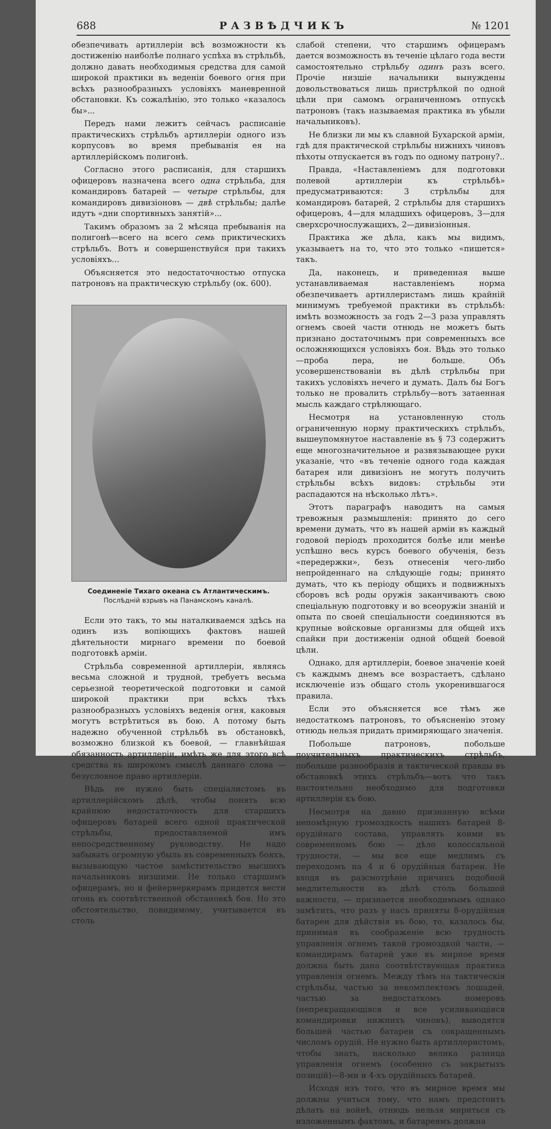688 РАЗВѢДЧИКЪ № 1201
обезпечивать артиллеріи всѣ возможности къ достиженію наиболѣе полнаго успѣха въ стрѣльбѣ, должно давать необходимыя средства для самой широкой практики въ веденіи боевого огня при всѣхъ разнообразныхъ условіяхъ маневренной обстановки. Къ сожалѣнію, это только «казалось бы»...
Передъ нами лежитъ сейчасъ расписаніе практическихъ стрѣльбъ артиллеріи одного изъ корпусовъ во время пребыванія ея на артиллерійскомъ полигонѣ.
Согласно этого расписанія, для старшихъ офицеровъ назначена всего одна стрѣльба, для командировъ батарей — четыре стрѣльбы, для командировъ дивизіоновъ — двѣ стрѣльбы; далѣе идутъ «дни спортивныхъ занятій»...
Такимъ образомъ за 2 мѣсяца пребыванія на полигонѣ—всего на всего семь приктическихъ стрѣльбъ. Вотъ и совершенствуйся при такихъ условіяхъ...
Объясняется это недостаточностью отпуска патроновъ на практическую стрѣльбу (ок. 600).
Соединеніе Тихаго океана съ Атлантическимъ. Послѣдній взрывъ на Панамскомъ каналѣ.
Если это такъ, то мы наталкиваемся здѣсь на одинъ изъ вопіющихъ фактовъ нашей дѣятельности мирнаго времени по боевой подготовкѣ арміи.
Стрѣльба современной артиллеріи, являясь весьма сложной и трудной, требуетъ весьма серьезной теоретической подготовки и самой широкой практики при всѣхъ тѣхъ разнообразныхъ условіяхъ веденія огня, каковыя могутъ встрѣтиться въ бою. А потому быть надежно обученной стрѣльбѣ въ обстановкѣ, возможно близкой къ боевой, — главнѣйшая обязанность артиллеріи, имѣть же для этого всѣ средства въ широкомъ смыслѣ даннаго слова — безусловное право артиллеріи.
Вѣдь не нужно быть спеціалистомъ въ артиллерійскомъ дѣлѣ, чтобы понять всю крайнюю недостаточность для старшихъ офицеровъ батарей всего одной практической стрѣльбы, предоставляемой имъ непосредственному руководству. Не надо забывать огромную убыль въ современныхъ бояхъ, вызывающую частое замѣстительство высшихъ начальниковъ низшими. Не только старшимъ офицерамъ, но и фейерверкерамъ придется вести огонь въ соотвѣтственной обстановкѣ боя. Но это обстоятельство, повидимому, учитывается въ столь
слабой степени, что старшимъ офицерамъ дается возможность въ теченіе цѣлаго года вести самостоятельно стрѣльбу одинъ разъ всего. Прочіе низшіе начальники вынуждены довольствоваться лишь пристрѣлкой по одной цѣли при самомъ ограниченномъ отпускѣ патроновъ (такъ называемая практика въ убыли начальниковъ).
Не близки ли мы къ славной Бухарской арміи, гдѣ для практической стрѣльбы нижнихъ чиновъ пѣхоты отпускается въ годъ по одному патрону?..
Правда, «Наставленіемъ для подготовки полевой артиллеріи къ стрѣльбѣ» предусматриваются: 3 стрѣльбы для командировъ батарей, 2 стрѣльбы для старшихъ офицеровъ, 4—для младшихъ офицеровъ, 3—для сверхсрочнослужащихъ, 2—дивизіонныя.
Практика же дѣла, какъ мы видимъ, указываетъ на то, что это только «пишется» такъ.
Да, наконецъ, и приведенная выше устанавливаемая наставленіемъ норма обезпечиваетъ артиллеристамъ лишь крайній минимумъ требуемой практики въ стрѣльбѣ: имѣть возможность за годъ 2—3 раза управлять огнемъ своей части отнюдь не можетъ быть признано достаточнымъ при современныхъ все осложняющихся условіяхъ боя. Вѣдь это только—проба пера, не больше. Объ усовершенствованіи въ дѣлѣ стрѣльбы при такихъ условіяхъ нечего и думать. Далъ бы Богъ только не провалить стрѣльбу—вотъ затаенная мысль каждаго стрѣляющаго.
Несмотря на установленную столь ограниченную норму практическихъ стрѣльбъ, вышеупомянутое наставленіе въ § 73 содержитъ еще многозначительное и развязывающее руки указаніе, что «въ теченіе одного года каждая батарея или дивизіонъ не могутъ получить стрѣльбы всѣхъ видовъ: стрѣльбы эти распадаются на нѣсколько лѣтъ».
Этотъ параграфъ наводитъ на самыя тревожныя размышленія: принято до сего времени думать, что въ нашей арміи въ каждый годовой періодъ проходится болѣе или менѣе успѣшно весь курсъ боевого обученія, безъ «передержки», безъ отнесенія чего-либо непройденнаго на слѣдующіе годы; принято думать, что къ періоду общихъ и подвижныхъ сборовъ всѣ роды оружія заканчиваютъ свою спеціальную подготовку и во всеоружіи знаній и опыта по своей спеціальности соединяются въ крупные войсковые организмы для общей ихъ спайки при достиженіи одной общей боевой цѣли.
Однако, для артиллеріи, боевое значеніе коей съ каждымъ днемъ все возрастаетъ, сдѣлано исключеніе изъ общаго столь укоренившагося правила.
Если это объясняется все тѣмъ же недостаткомъ патроновъ, то объясненію этому отнюдь нельзя придать примиряющаго значенія.
Побольше патроновъ, побольше поучительныхъ практическихъ стрѣльбъ, побольше разнообразія и тактической правды въ обстановкѣ этихъ стрѣльбъ—вотъ что такъ настоятельно необходимо для подготовки артиллеріи къ бою.
Несмотря на давно признанную всѣми непомѣрную громоздкость нашихъ батарей 8-орудійнаго состава, управлять коими въ современномъ бою — дѣло колоссальной трудности, — мы все еще медлимъ съ переходомъ на 4 и 6 орудійныя батареи. Не входя въ разсмотрѣніе причинъ подобной медлительности въ дѣлѣ столь большой важности, — признается необходимымъ однако замѣтить, что разъ у насъ приняты 8-орудійныя батареи для дѣйствія въ бою, то, казалось бы, принимая въ соображеніе всю трудность управленія огнемъ такой громоздкой части, — командирамъ батарей уже въ мирное время должна быть дана соотвѣтствующая практика управленія огнемъ. Между тѣмъ на тактическія стрѣльбы, частью за некомплектомъ лошадей, частью за недостаткомъ номеровъ (непрекращающіяся и все усиливающіяся командировки нижнихъ чиновъ), выводятся большей частью батареи съ сокращеннымъ числомъ орудій. Не нужно быть артиллеристомъ, чтобы знать, насколько велика разница управленія огнемъ (особенно съ закрытыхъ позицій)—8-ми и 4-хъ орудійныхъ батарей.
Исходя изъ того, что въ мирное время мы должны учиться тому, что намъ предстоитъ дѣлать на войнѣ, отнюдь нельзя мириться съ изложеннымъ фактомъ, и батареямъ должна